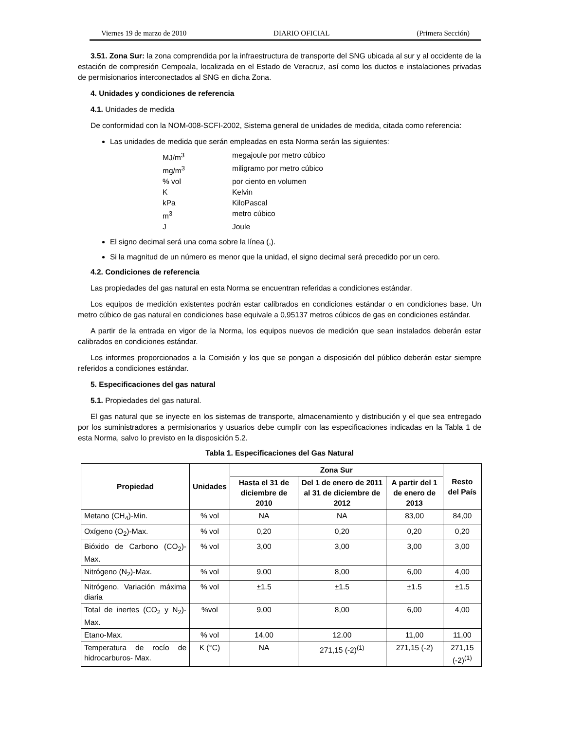Viernes 19 de marzo de 2010 DIARIO OFICIAL (Primera Sección)
3.51. Zona Sur: la zona comprendida por la infraestructura de transporte del SNG ubicada al sur y al occidente de la estación de compresión Cempoala, localizada en el Estado de Veracruz, así como los ductos e instalaciones privadas de permisionarios interconectados al SNG en dicha Zona.
4. Unidades y condiciones de referencia
4.1. Unidades de medida
De conformidad con la NOM-008-SCFI-2002, Sistema general de unidades de medida, citada como referencia:
Las unidades de medida que serán empleadas en esta Norma serán las siguientes:
MJ/m<sup>3</sup> megajoule por metro cúbico mg/m<sup>3</sup> miligramo por metro cúbico% vol por ciento en volumen K Kelvin kPa KiloPascal m<sup>3</sup> metro cúbico J Joule
El signo decimal será una coma sobre la línea (,).
Si la magnitud de un número es menor que la unidad, el signo decimal será precedido por un cero.
4.2. Condiciones de referencia
Las propiedades del gas natural en esta Norma se encuentran referidas a condiciones estándar.
Los equipos de medición existentes podrán estar calibrados en condiciones estándar o en condiciones base. Un metro cúbico de gas natural en condiciones base equivale a 0,95137 metros cúbicos de gas en condiciones estándar.
A partir de la entrada en vigor de la Norma, los equipos nuevos de medición que sean instalados deberán estar calibrados en condiciones estándar.
Los informes proporcionados a la Comisión y los que se pongan a disposición del público deberán estar siempre referidos a condiciones estándar.
5. Especificaciones del gas natural
5.1. Propiedades del gas natural.
El gas natural que se inyecte en los sistemas de transporte, almacenamiento y distribución y el que sea entregado por los suministradores a permisionarios y usuarios debe cumplir con las especificaciones indicadas en la Tabla 1 de esta Norma, salvo lo previsto en la disposición 5.2.
Tabla 1. Especificaciones del Gas Natural
| Propiedad | Unidades | Zona Sur | | | Resto del País |
| --- | --- | --- | --- | --- | --- |
| | | Hasta el 31 de diciembre de 2010 | Del 1 de enero de 2011 al 31 de diciembre de 2012 | A partir del 1 de enero de 2013 | |
| Metano (CH<sub>4</sub>)-Min. | % vol | NA | NA | 83,00 | 84,00 |
| Oxígeno (O<sub>2</sub>)-Max. | % vol | 0,20 | 0,20 | 0,20 | 0,20 |
| Bióxido de Carbono (CO<sub>2</sub>)-Max. | % vol | 3,00 | 3,00 | 3,00 | 3,00 |
| Nitrógeno (N<sub>2</sub>)-Max. | % vol | 9,00 | 8,00 | 6,00 | 4,00 |
| Nitrógeno. Variación máxima diaria | % vol | ±1.5 | ±1.5 | ±1.5 | ±1.5 |
| Total de inertes (CO<sub>2</sub> y N<sub>2</sub>)-Max. | %vol | 9,00 | 8,00 | 6,00 | 4,00 |
| Etano-Max. | % vol | 14,00 | 12.00 | 11,00 | 11,00 |
| Temperatura de rocío de hidrocarburos- Max. | K (°C) | NA | 271,15 (-2)<sup>(1)</sup> | 271,15 (-2) | 271,15 (-2)<sup>(1)</sup> |